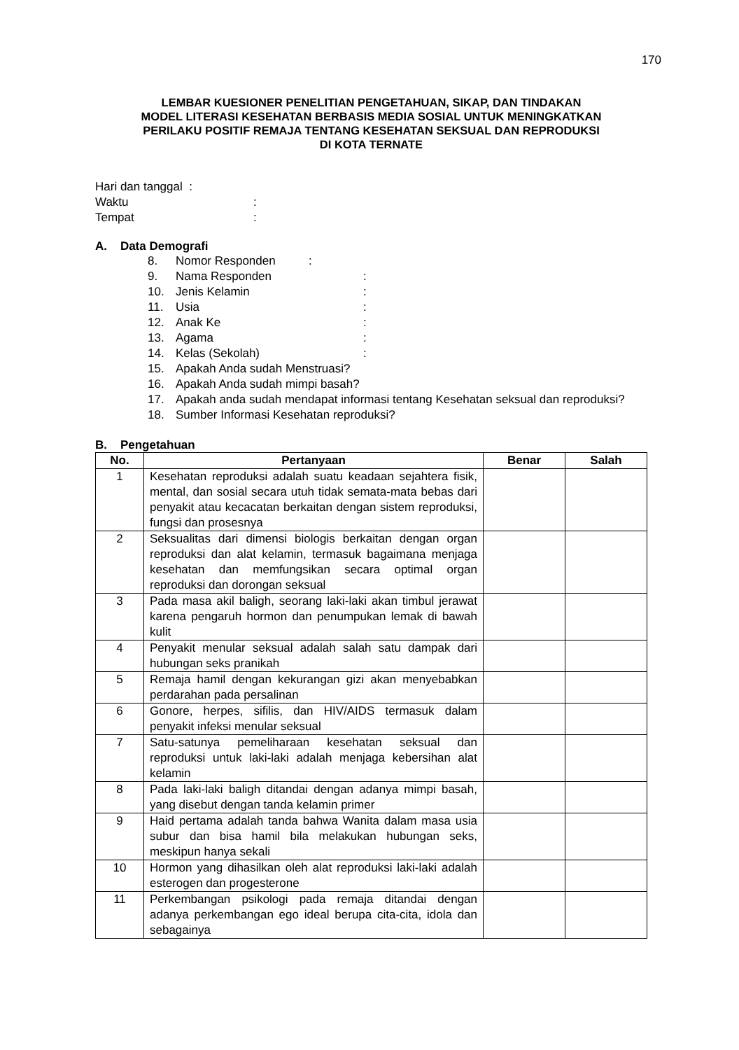170
LEMBAR KUESIONER PENELITIAN PENGETAHUAN, SIKAP, DAN TINDAKAN
MODEL LITERASI KESEHATAN BERBASIS MEDIA SOSIAL UNTUK MENINGKATKAN
PERILAKU POSITIF REMAJA TENTANG KESEHATAN SEKSUAL DAN REPRODUKSI
DI KOTA TERNATE
Hari dan tanggal :
Waktu:
Tempat:
A. Data Demografi
8. Nomor Responden :
9. Nama Responden :
10. Jenis Kelamin :
11. Usia :
12. Anak Ke :
13. Agama :
14. Kelas (Sekolah) :
15. Apakah Anda sudah Menstruasi?
16. Apakah Anda sudah mimpi basah?
17. Apakah anda sudah mendapat informasi tentang Kesehatan seksual dan reproduksi?
18. Sumber Informasi Kesehatan reproduksi?
B. Pengetahuan
| No. | Pertanyaan | Benar | Salah |
| --- | --- | --- | --- |
| 1 | Kesehatan reproduksi adalah suatu keadaan sejahtera fisik, mental, dan sosial secara utuh tidak semata-mata bebas dari penyakit atau kecacatan berkaitan dengan sistem reproduksi, fungsi dan prosesnya | | |
| 2 | Seksualitas dari dimensi biologis berkaitan dengan organ reproduksi dan alat kelamin, termasuk bagaimana menjaga kesehatan dan memfungsikan secara optimal organ reproduksi dan dorongan seksual | | |
| 3 | Pada masa akil baligh, seorang laki-laki akan timbul jerawat karena pengaruh hormon dan penumpukan lemak di bawah kulit | | |
| 4 | Penyakit menular seksual adalah salah satu dampak dari hubungan seks pranikah | | |
| 5 | Remaja hamil dengan kekurangan gizi akan menyebabkan perdarahan pada persalinan | | |
| 6 | Gonore, herpes, sifilis, dan HIV/AIDS termasuk dalam penyakit infeksi menular seksual | | |
| 7 | Satu-satunya pemeliharaan kesehatan seksual dan reproduksi untuk laki-laki adalah menjaga kebersihan alat kelamin | | |
| 8 | Pada laki-laki baligh ditandai dengan adanya mimpi basah, yang disebut dengan tanda kelamin primer | | |
| 9 | Haid pertama adalah tanda bahwa Wanita dalam masa usia subur dan bisa hamil bila melakukan hubungan seks, meskipun hanya sekali | | |
| 10 | Hormon yang dihasilkan oleh alat reproduksi laki-laki adalah esterogen dan progesterone | | |
| 11 | Perkembangan psikologi pada remaja ditandai dengan adanya perkembangan ego ideal berupa cita-cita, idola dan sebagainya | | |